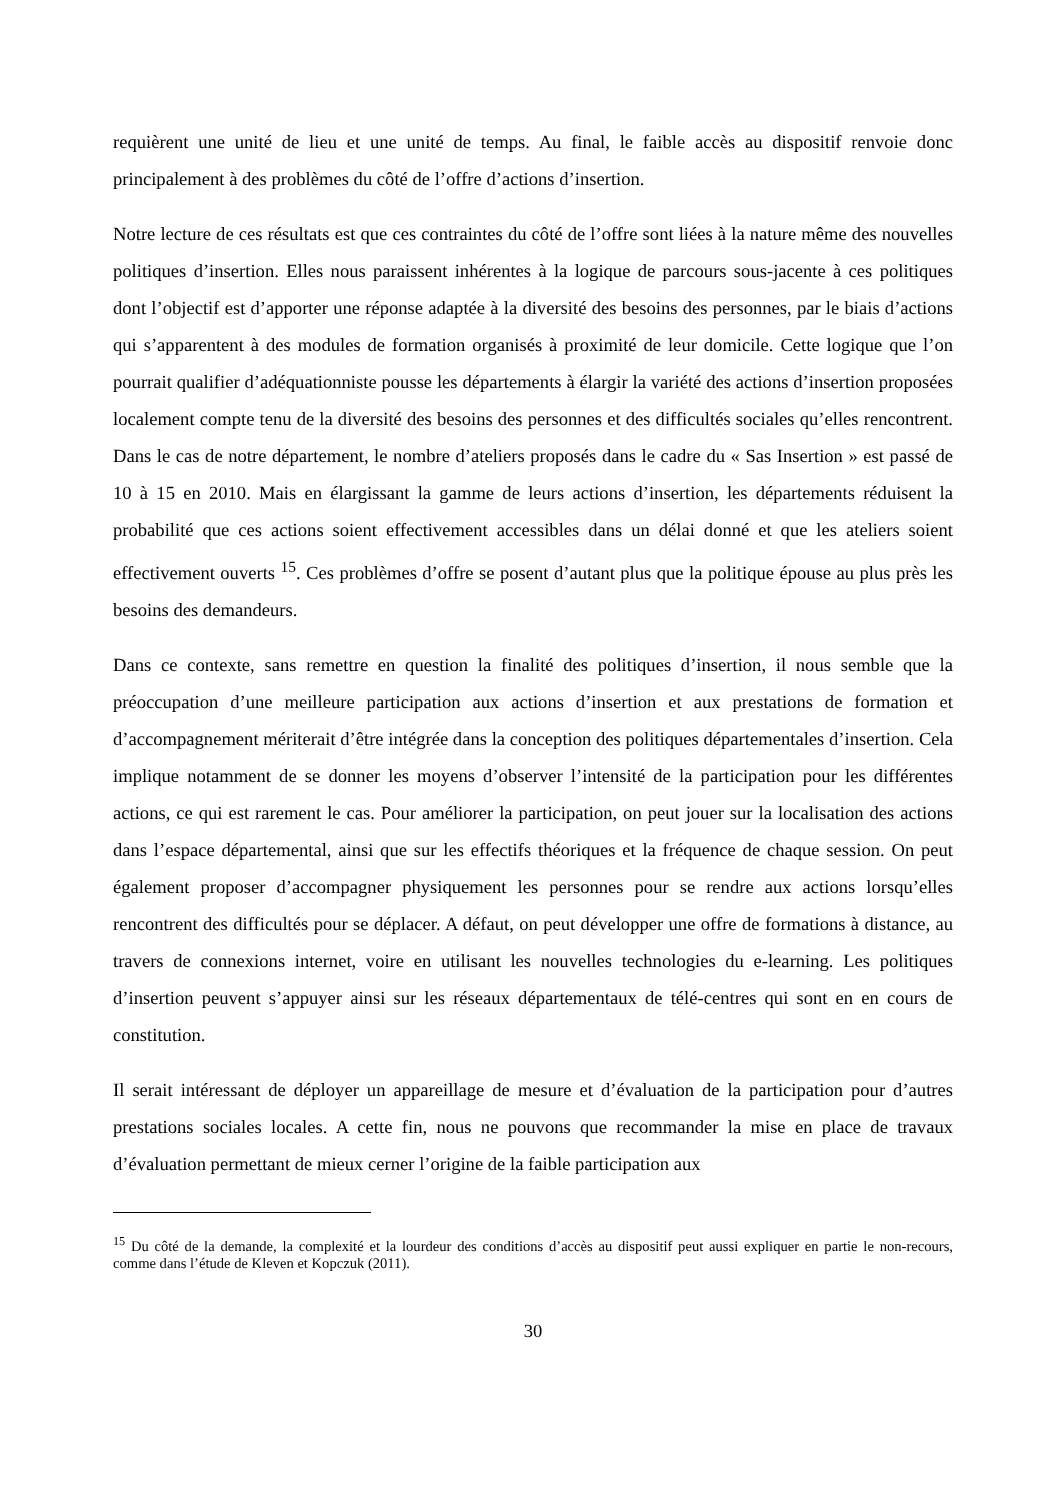requièrent une unité de lieu et une unité de temps. Au final, le faible accès au dispositif renvoie donc principalement à des problèmes du côté de l’offre d’actions d’insertion.
Notre lecture de ces résultats est que ces contraintes du côté de l’offre sont liées à la nature même des nouvelles politiques d’insertion. Elles nous paraissent inhérentes à la logique de parcours sous-jacente à ces politiques dont l’objectif est d’apporter une réponse adaptée à la diversité des besoins des personnes, par le biais d’actions qui s’apparentent à des modules de formation organisés à proximité de leur domicile. Cette logique que l’on pourrait qualifier d’adéquationniste pousse les départements à élargir la variété des actions d’insertion proposées localement compte tenu de la diversité des besoins des personnes et des difficultés sociales qu’elles rencontrent. Dans le cas de notre département, le nombre d’ateliers proposés dans le cadre du « Sas Insertion » est passé de 10 à 15 en 2010. Mais en élargissant la gamme de leurs actions d’insertion, les départements réduisent la probabilité que ces actions soient effectivement accessibles dans un délai donné et que les ateliers soient effectivement ouverts <sup>15</sup>. Ces problèmes d’offre se posent d’autant plus que la politique épouse au plus près les besoins des demandeurs.
Dans ce contexte, sans remettre en question la finalité des politiques d’insertion, il nous semble que la préoccupation d’une meilleure participation aux actions d’insertion et aux prestations de formation et d’accompagnement mériterait d’être intégrée dans la conception des politiques départementales d’insertion. Cela implique notamment de se donner les moyens d’observer l’intensité de la participation pour les différentes actions, ce qui est rarement le cas. Pour améliorer la participation, on peut jouer sur la localisation des actions dans l’espace départemental, ainsi que sur les effectifs théoriques et la fréquence de chaque session. On peut également proposer d’accompagner physiquement les personnes pour se rendre aux actions lorsqu’elles rencontrent des difficultés pour se déplacer. A défaut, on peut développer une offre de formations à distance, au travers de connexions internet, voire en utilisant les nouvelles technologies du e-learning. Les politiques d’insertion peuvent s’appuyer ainsi sur les réseaux départementaux de télé-centres qui sont en en cours de constitution.
Il serait intéressant de déployer un appareillage de mesure et d’évaluation de la participation pour d’autres prestations sociales locales. A cette fin, nous ne pouvons que recommander la mise en place de travaux d’évaluation permettant de mieux cerner l’origine de la faible participation aux
<sup>15</sup> Du côté de la demande, la complexité et la lourdeur des conditions d’accès au dispositif peut aussi expliquer en partie le non-recours, comme dans l’étude de Kleven et Kopczuk (2011).
30